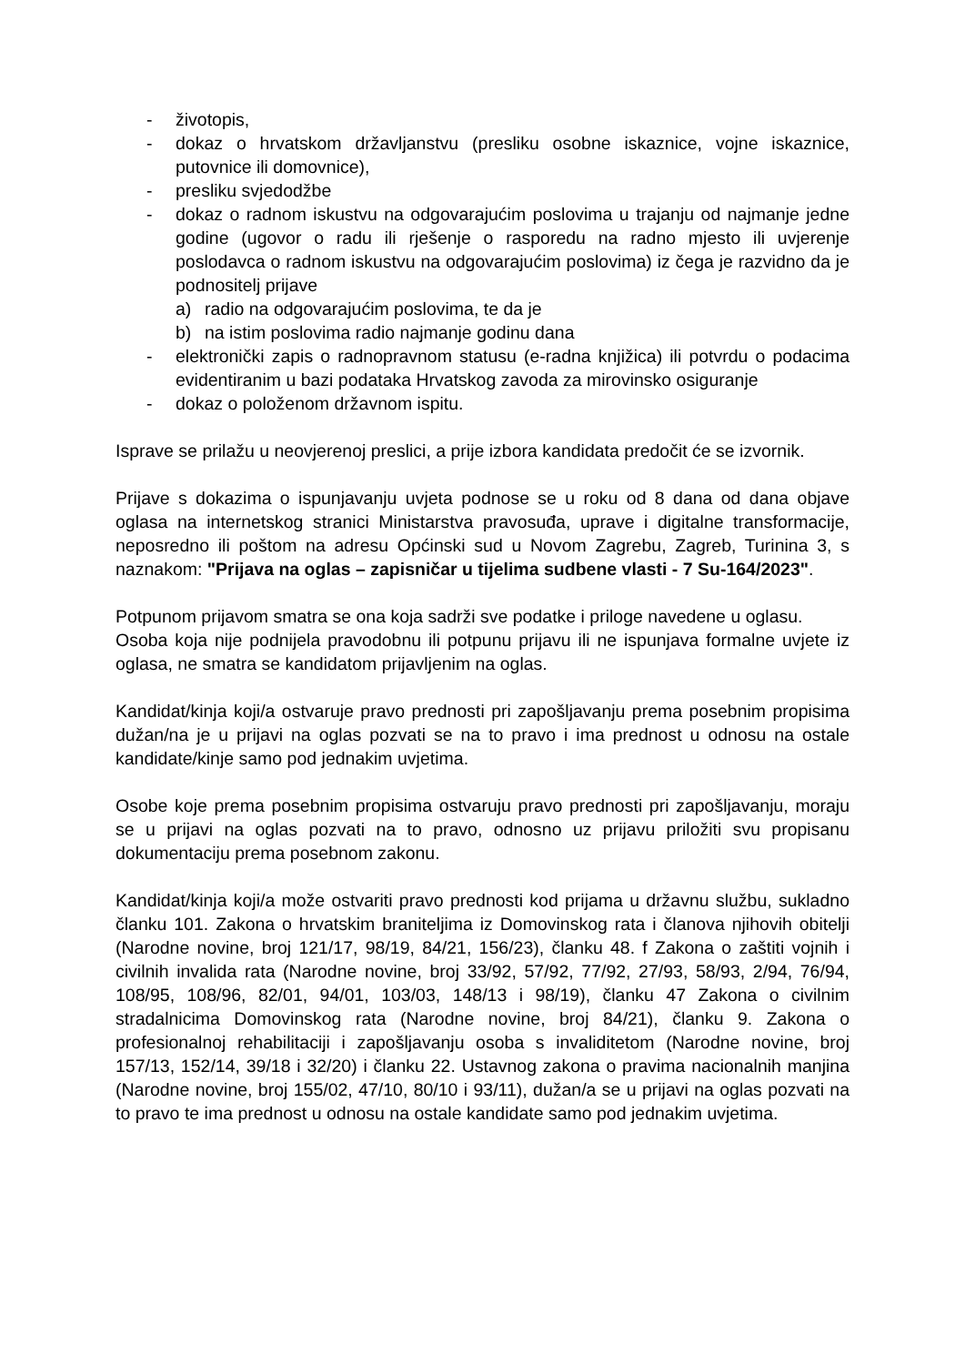- životopis,
- dokaz o hrvatskom državljanstvu (presliku osobne iskaznice, vojne iskaznice, putovnice ili domovnice),
- presliku svjedodžbe
- dokaz o radnom iskustvu na odgovarajućim poslovima u trajanju od najmanje jedne godine (ugovor o radu ili rješenje o rasporedu na radno mjesto ili uvjerenje poslodavca o radnom iskustvu na odgovarajućim poslovima) iz čega je razvidno da je podnositelj prijave
a) radio na odgovarajućim poslovima, te da je
b) na istim poslovima radio najmanje godinu dana
- elektronički zapis o radnopravnom statusu (e-radna knjižica) ili potvrdu o podacima evidentiranim u bazi podataka Hrvatskog zavoda za mirovinsko osiguranje
- dokaz o položenom državnom ispitu.
Isprave se prilažu u neovjerenoj preslici, a prije izbora kandidata predočit će se izvornik.
Prijave s dokazima o ispunjavanju uvjeta podnose se u roku od 8 dana od dana objave oglasa na internetskog stranici Ministarstva pravosuđa, uprave i digitalne transformacije, neposredno ili poštom na adresu Općinski sud u Novom Zagrebu, Zagreb, Turinina 3, s naznakom: "Prijava na oglas – zapisničar u tijelima sudbene vlasti - 7 Su-164/2023".
Potpunom prijavom smatra se ona koja sadrži sve podatke i priloge navedene u oglasu.
Osoba koja nije podnijela pravodobnu ili potpunu prijavu ili ne ispunjava formalne uvjete iz oglasa, ne smatra se kandidatom prijavljenim na oglas.
Kandidat/kinja koji/a ostvaruje pravo prednosti pri zapošljavanju prema posebnim propisima dužan/na je u prijavi na oglas pozvati se na to pravo i ima prednost u odnosu na ostale kandidate/kinje samo pod jednakim uvjetima.
Osobe koje prema posebnim propisima ostvaruju pravo prednosti pri zapošljavanju, moraju se u prijavi na oglas pozvati na to pravo, odnosno uz prijavu priložiti svu propisanu dokumentaciju prema posebnom zakonu.
Kandidat/kinja koji/a može ostvariti pravo prednosti kod prijama u državnu službu, sukladno članku 101. Zakona o hrvatskim braniteljima iz Domovinskog rata i članova njihovih obitelji (Narodne novine, broj 121/17, 98/19, 84/21, 156/23), članku 48. f Zakona o zaštiti vojnih i civilnih invalida rata (Narodne novine, broj 33/92, 57/92, 77/92, 27/93, 58/93, 2/94, 76/94, 108/95, 108/96, 82/01, 94/01, 103/03, 148/13 i 98/19), članku 47 Zakona o civilnim stradalnicima Domovinskog rata (Narodne novine, broj 84/21), članku 9. Zakona o profesionalnoj rehabilitaciji i zapošljavanju osoba s invaliditetom (Narodne novine, broj 157/13, 152/14, 39/18 i 32/20) i članku 22. Ustavnog zakona o pravima nacionalnih manjina (Narodne novine, broj 155/02, 47/10, 80/10 i 93/11), dužan/a se u prijavi na oglas pozvati na to pravo te ima prednost u odnosu na ostale kandidate samo pod jednakim uvjetima.